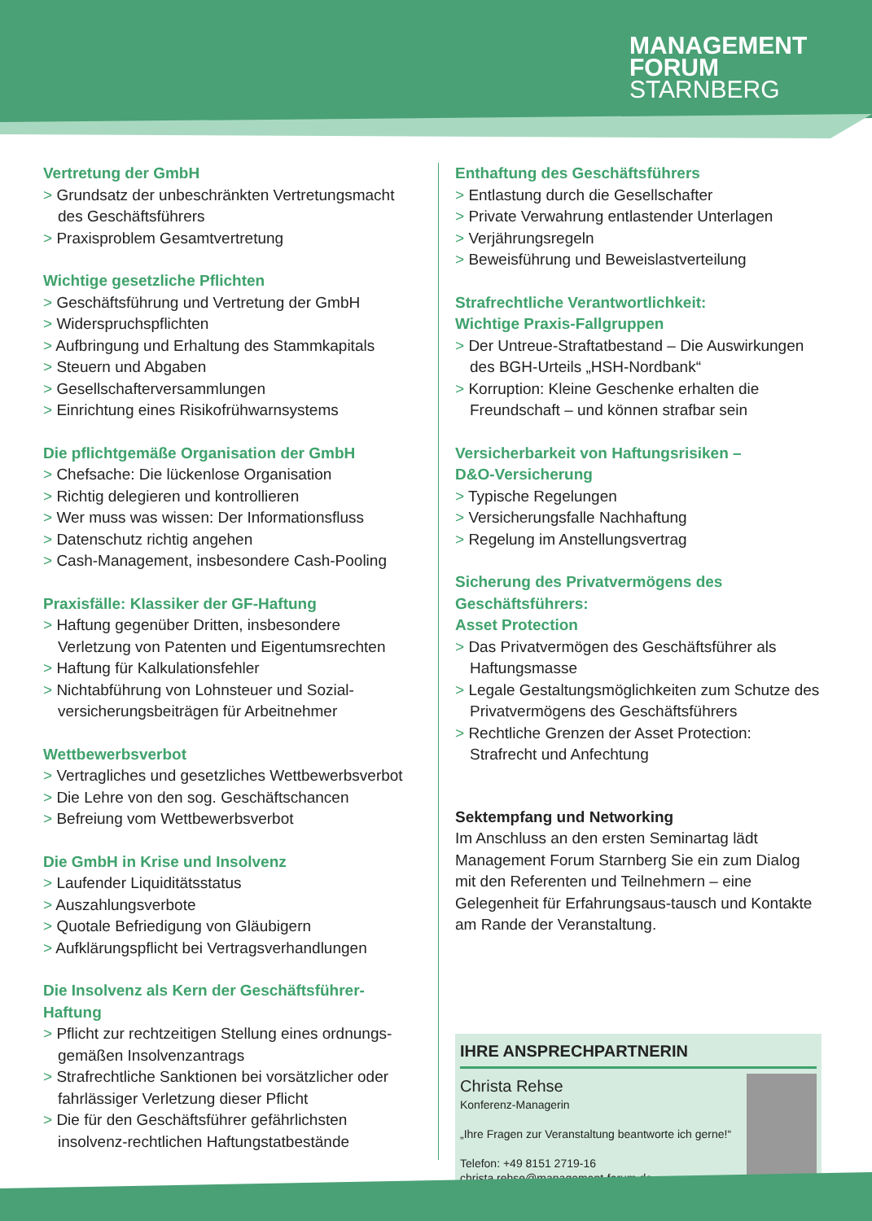MANAGEMENT
FORUM
STARNBERG
Vertretung der GmbH
> Grundsatz der unbeschränkten Vertretungsmacht des Geschäftsführers
> Praxisproblem Gesamtvertretung
Wichtige gesetzliche Pflichten
> Geschäftsführung und Vertretung der GmbH
> Widerspruchspflichten
> Aufbringung und Erhaltung des Stammkapitals
> Steuern und Abgaben
> Gesellschafterversammlungen
> Einrichtung eines Risikofrühwarnsystems
Die pflichtgemäße Organisation der GmbH
> Chefsache: Die lückenlose Organisation
> Richtig delegieren und kontrollieren
> Wer muss was wissen: Der Informationsfluss
> Datenschutz richtig angehen
> Cash-Management, insbesondere Cash-Pooling
Praxisfälle: Klassiker der GF-Haftung
> Haftung gegenüber Dritten, insbesondere Verletzung von Patenten und Eigentumsrechten
> Haftung für Kalkulationsfehler
> Nichtabführung von Lohnsteuer und Sozial-versicherungsbeiträgen für Arbeitnehmer
Wettbewerbsverbot
> Vertragliches und gesetzliches Wettbewerbsverbot
> Die Lehre von den sog. Geschäftschancen
> Befreiung vom Wettbewerbsverbot
Die GmbH in Krise und Insolvenz
> Laufender Liquiditätsstatus
> Auszahlungsverbote
> Quotale Befriedigung von Gläubigern
> Aufklärungspflicht bei Vertragsverhandlungen
Die Insolvenz als Kern der Geschäftsführer-Haftung
> Pflicht zur rechtzeitigen Stellung eines ordnungs-gemäßen Insolvenzantrags
> Strafrechtliche Sanktionen bei vorsätzlicher oder fahrlässiger Verletzung dieser Pflicht
> Die für den Geschäftsführer gefährlichsten insolvenz-rechtlichen Haftungstatbestände
Enthaftung des Geschäftsführers
> Entlastung durch die Gesellschafter
> Private Verwahrung entlastender Unterlagen
> Verjährungsregeln
> Beweisführung und Beweislastverteilung
Strafrechtliche Verantwortlichkeit:
Wichtige Praxis-Fallgruppen
> Der Untreue-Straftatbestand – Die Auswirkungen des BGH-Urteils „HSH-Nordbank“
> Korruption: Kleine Geschenke erhalten die Freundschaft – und können strafbar sein
Versicherbarkeit von Haftungsrisiken –
D&O-Versicherung
> Typische Regelungen
> Versicherungsfalle Nachhaftung
> Regelung im Anstellungsvertrag
Sicherung des Privatvermögens des Geschäftsführers:
Asset Protection
> Das Privatvermögen des Geschäftsführer als Haftungsmasse
> Legale Gestaltungsmöglichkeiten zum Schutze des Privatvermögens des Geschäftsführers
> Rechtliche Grenzen der Asset Protection: Strafrecht und Anfechtung
Sektempfang und Networking
Im Anschluss an den ersten Seminartag lädt Management Forum Starnberg Sie ein zum Dialog mit den Referenten und Teilnehmern – eine Gelegenheit für Erfahrungsaus-tausch und Kontakte am Rande der Veranstaltung.
IHRE ANSPRECHPARTNERIN
Christa Rehse
Konferenz-Managerin
„Ihre Fragen zur Veranstaltung beantworte ich gerne!“
Telefon: +49 8151 2719-16
christa.rehse@management-forum.de